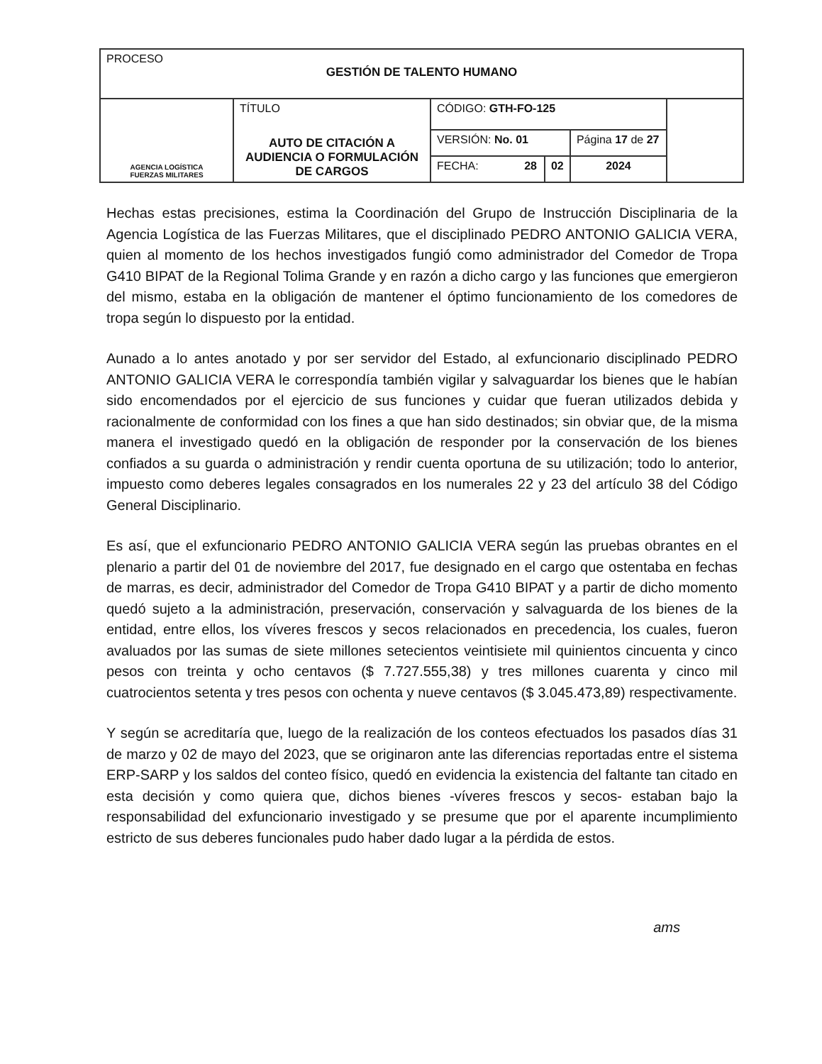| PROCESO GESTIÓN DE TALENTO HUMANO | | | | | |
| AGENCIA LOGÍSTICA FUERZAS MILITARES | TÍTULO AUTO DE CITACIÓN A AUDIENCIA O FORMULACIÓN DE CARGOS | CÓDIGO: GTH-FO-125 | | | |
| | | VERSIÓN: No. 01 | | Página 17 de 27 | |
| | | FECHA: 28 | 02 | 2024 | |
Hechas estas precisiones, estima la Coordinación del Grupo de Instrucción Disciplinaria de la Agencia Logística de las Fuerzas Militares, que el disciplinado PEDRO ANTONIO GALICIA VERA, quien al momento de los hechos investigados fungió como administrador del Comedor de Tropa G410 BIPAT de la Regional Tolima Grande y en razón a dicho cargo y las funciones que emergieron del mismo, estaba en la obligación de mantener el óptimo funcionamiento de los comedores de tropa según lo dispuesto por la entidad.
Aunado a lo antes anotado y por ser servidor del Estado, al exfuncionario disciplinado PEDRO ANTONIO GALICIA VERA le correspondía también vigilar y salvaguardar los bienes que le habían sido encomendados por el ejercicio de sus funciones y cuidar que fueran utilizados debida y racionalmente de conformidad con los fines a que han sido destinados; sin obviar que, de la misma manera el investigado quedó en la obligación de responder por la conservación de los bienes confiados a su guarda o administración y rendir cuenta oportuna de su utilización; todo lo anterior, impuesto como deberes legales consagrados en los numerales 22 y 23 del artículo 38 del Código General Disciplinario.
Es así, que el exfuncionario PEDRO ANTONIO GALICIA VERA según las pruebas obrantes en el plenario a partir del 01 de noviembre del 2017, fue designado en el cargo que ostentaba en fechas de marras, es decir, administrador del Comedor de Tropa G410 BIPAT y a partir de dicho momento quedó sujeto a la administración, preservación, conservación y salvaguarda de los bienes de la entidad, entre ellos, los víveres frescos y secos relacionados en precedencia, los cuales, fueron avaluados por las sumas de siete millones setecientos veintisiete mil quinientos cincuenta y cinco pesos con treinta y ocho centavos ($ 7.727.555,38) y tres millones cuarenta y cinco mil cuatrocientos setenta y tres pesos con ochenta y nueve centavos ($ 3.045.473,89) respectivamente.
Y según se acreditaría que, luego de la realización de los conteos efectuados los pasados días 31 de marzo y 02 de mayo del 2023, que se originaron ante las diferencias reportadas entre el sistema ERP-SARP y los saldos del conteo físico, quedó en evidencia la existencia del faltante tan citado en esta decisión y como quiera que, dichos bienes -víveres frescos y secos- estaban bajo la responsabilidad del exfuncionario investigado y se presume que por el aparente incumplimiento estricto de sus deberes funcionales pudo haber dado lugar a la pérdida de estos.
ams